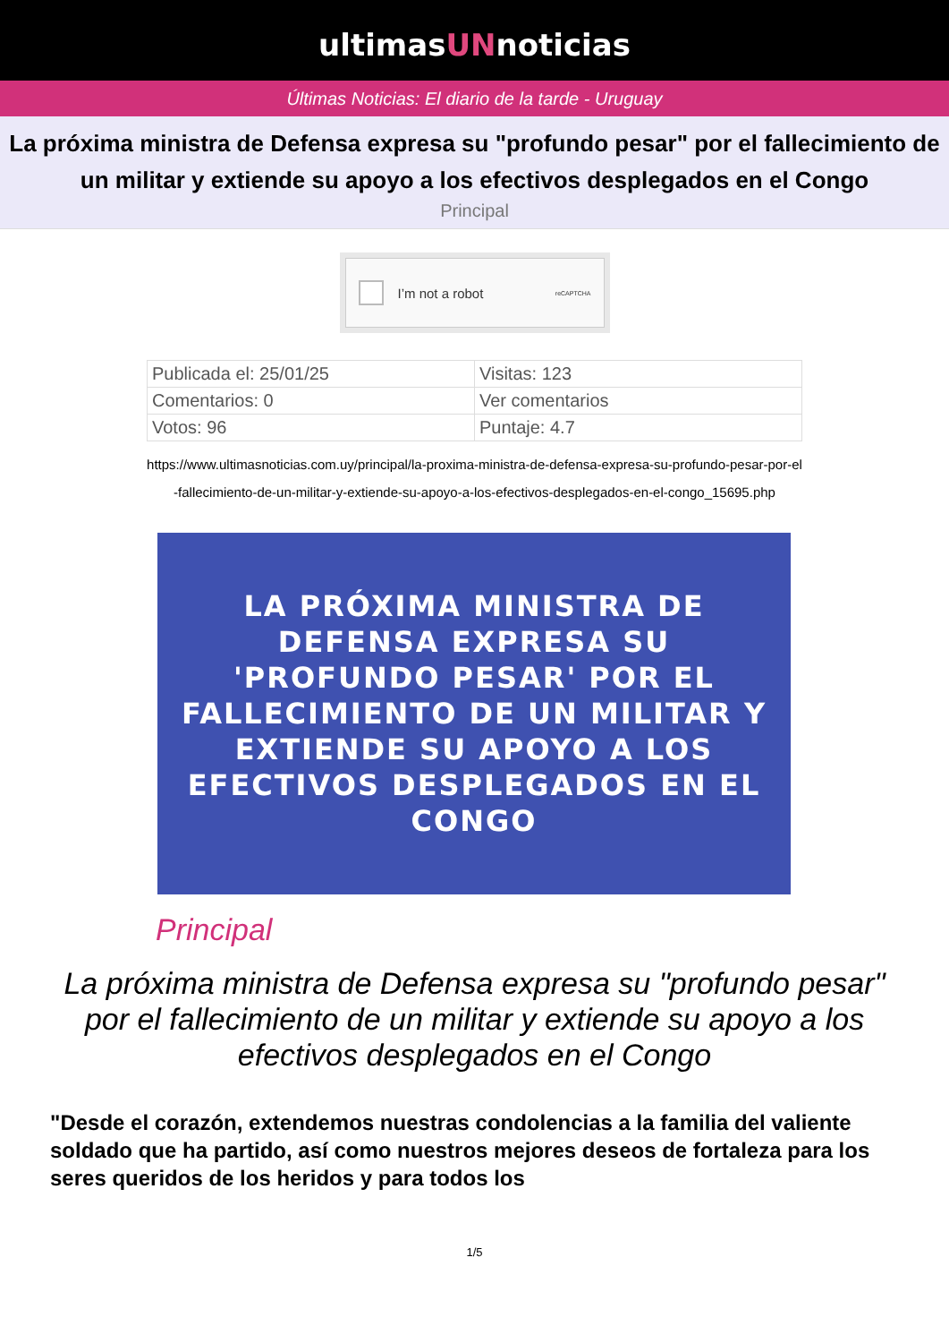ultimasUNnoticias
Últimas Noticias: El diario de la tarde - Uruguay
La próxima ministra de Defensa expresa su "profundo pesar" por el fallecimiento de un militar y extiende su apoyo a los efectivos desplegados en el Congo
Principal
I’m not a robot reCAPTCHA
| Publicada el: 25/01/25 | Visitas: 123 |
| Comentarios: 0 | Ver comentarios |
| Votos: 96 | Puntaje: 4.7 |
https://www.ultimasnoticias.com.uy/principal/la-proxima-ministra-de-defensa-expresa-su-profundo-pesar-por-el-fallecimiento-de-un-militar-y-extiende-su-apoyo-a-los-efectivos-desplegados-en-el-congo_15695.php
LA PRÓXIMA MINISTRA DE DEFENSA EXPRESA SU 'PROFUNDO PESAR' POR EL FALLECIMIENTO DE UN MILITAR Y EXTIENDE SU APOYO A LOS EFECTIVOS DESPLEGADOS EN EL CONGO
Principal
La próxima ministra de Defensa expresa su "profundo pesar" por el fallecimiento de un militar y extiende su apoyo a los efectivos desplegados en el Congo
"Desde el corazón, extendemos nuestras condolencias a la familia del valiente soldado que ha partido, así como nuestros mejores deseos de fortaleza para los seres queridos de los heridos y para todos los
1/5